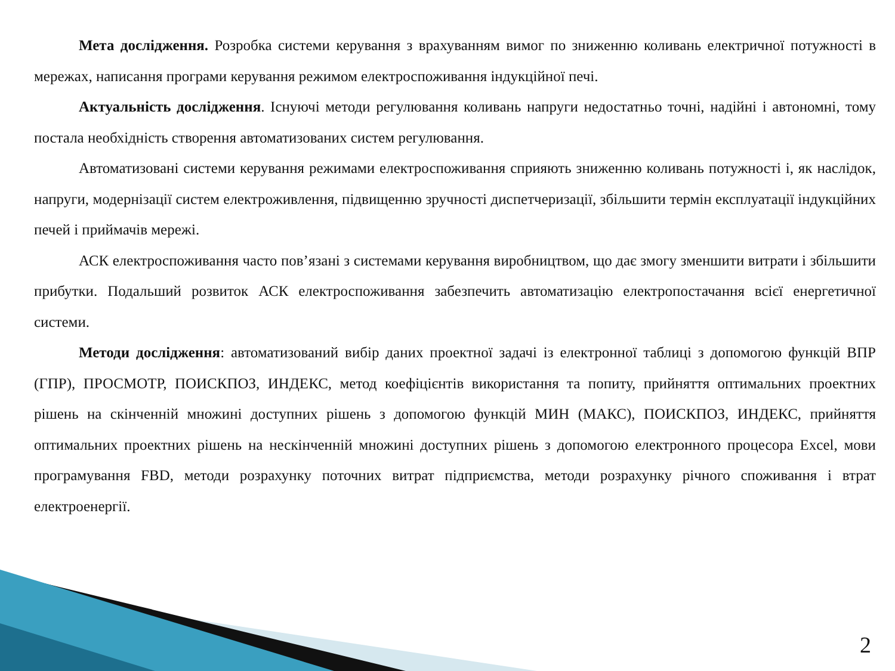Мета дослідження. Розробка системи керування з врахуванням вимог по зниженню коливань електричної потужності в мережах, написання програми керування режимом електроспоживання індукційної печі.
Актуальність дослідження. Існуючі методи регулювання коливань напруги недостатньо точні, надійні і автономні, тому постала необхідність створення автоматизованих систем регулювання.
Автоматизовані системи керування режимами електроспоживання сприяють зниженню коливань потужності і, як наслідок, напруги, модернізації систем електроживлення, підвищенню зручності диспетчеризації, збільшити термін експлуатації індукційних печей і приймачів мережі.
АСК електроспоживання часто пов’язані з системами керування виробництвом, що дає змогу зменшити витрати і збільшити прибутки. Подальший розвиток АСК електроспоживання забезпечить автоматизацію електропостачання всієї енергетичної системи.
Методи дослідження: автоматизований вибір даних проектної задачі із електронної таблиці з допомогою функцій ВПР (ГПР), ПРОСМОТР, ПОИСКПОЗ, ИНДЕКС, метод коефіцієнтів використання та попиту, прийняття оптимальних проектних рішень на скінченній множині доступних рішень з допомогою функцій МИН (МАКС), ПОИСКПОЗ, ИНДЕКС, прийняття оптимальних проектних рішень на нескінченній множині доступних рішень з допомогою електронного процесора Excel, мови програмування FBD, методи розрахунку поточних витрат підприємства, методи розрахунку річного споживання і втрат електроенергії.
2